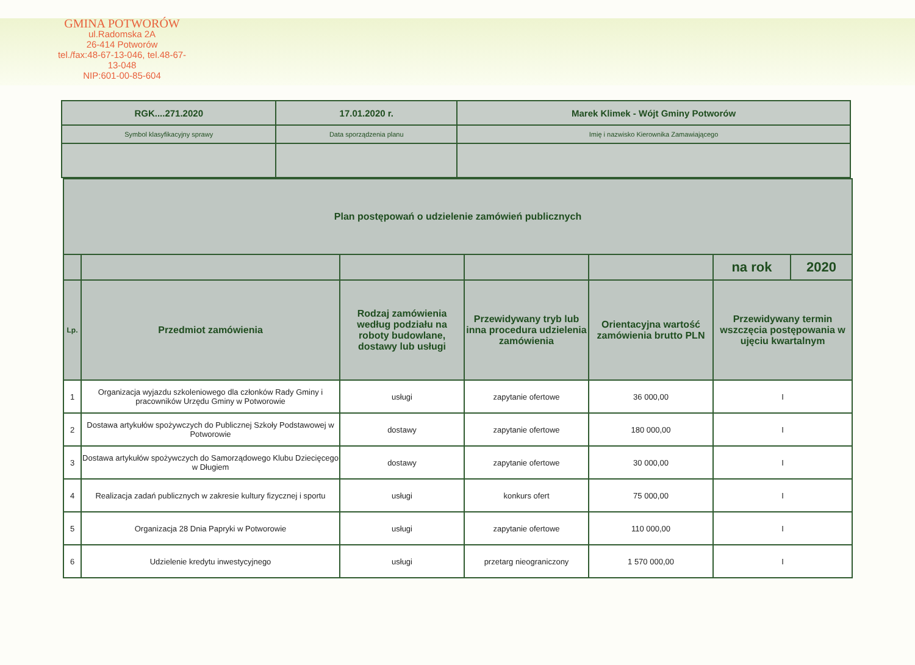GMINA POTWORÓW
ul.Radomska 2A
26-414 Potworów
tel./fax:48-67-13-046, tel.48-67-13-048
NIP:601-00-85-604
| RGK....271.2020 | 17.01.2020 r. | Marek Klimek - Wójt Gminy Potworów |
| Symbol klasyfikacyjny sprawy | Data sporządzenia planu | Imię i nazwisko Kierownika Zamawiającego |
| Plan postępowań o udzielenie zamówień publicznych | | | | | | |
| --- | --- | --- | --- | --- | --- | --- |
| | | | | | na rok | 2020 |
| Lp. | Przedmiot zamówienia | Rodzaj zamówienia według podziału na roboty budowlane, dostawy lub usługi | Przewidywany tryb lub inna procedura udzielenia zamówienia | Orientacyjna wartość zamówienia brutto PLN | Przewidywany termin wszczęcia postępowania w ujęciu kwartalnym | |
| 1 | Organizacja wyjazdu szkoleniowego dla członków Rady Gminy i pracowników Urzędu Gminy w Potworowie | usługi | zapytanie ofertowe | 36 000,00 | I | |
| 2 | Dostawa artykułów spożywczych do Publicznej Szkoły Podstawowej w Potworowie | dostawy | zapytanie ofertowe | 180 000,00 | I | |
| 3 | Dostawa artykułów spożywczych do Samorządowego Klubu Dziecięcego w Długiem | dostawy | zapytanie ofertowe | 30 000,00 | I | |
| 4 | Realizacja zadań publicznych w zakresie kultury fizycznej i sportu | usługi | konkurs ofert | 75 000,00 | I | |
| 5 | Organizacja 28 Dnia Papryki w Potworowie | usługi | zapytanie ofertowe | 110 000,00 | I | |
| 6 | Udzielenie kredytu inwestycyjnego | usługi | przetarg nieograniczony | 1 570 000,00 | I | |